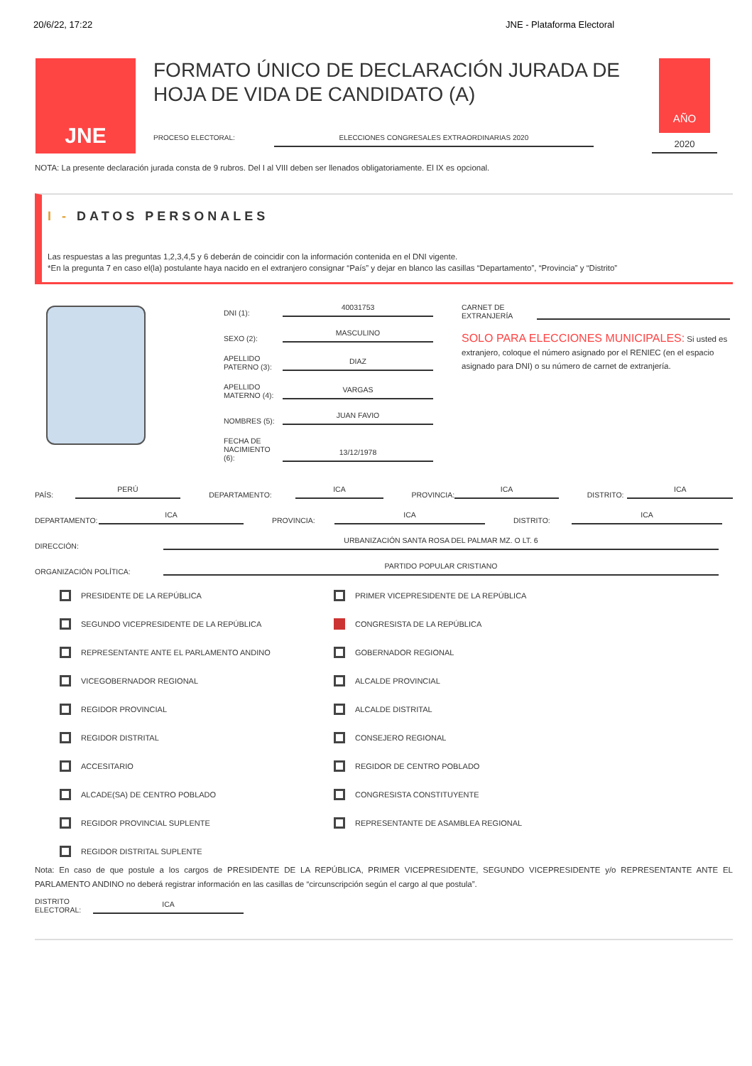20/6/22, 17:22 JNE - Plataforma Electoral
JNE
FORMATO ÚNICO DE DECLARACIÓN JURADA DE HOJA DE VIDA DE CANDIDATO (A)
PROCESO ELECTORAL: ELECCIONES CONGRESALES EXTRAORDINARIAS 2020
AÑO
2020
NOTA: La presente declaración jurada consta de 9 rubros. Del I al VIII deben ser llenados obligatoriamente. El IX es opcional.
I - DATOS PERSONALES
Las respuestas a las preguntas 1,2,3,4,5 y 6 deberán de coincidir con la información contenida en el DNI vigente.
*En la pregunta 7 en caso el(la) postulante haya nacido en el extranjero consignar “País” y dejar en blanco las casillas “Departamento”, “Provincia” y “Distrito”
DNI (1): 40031753
SEXO (2): MASCULINO
APELLIDO PATERNO (3): DIAZ
APELLIDO MATERNO (4): VARGAS
NOMBRES (5): JUAN FAVIO
FECHA DE NACIMIENTO (6): 13/12/1978
CARNET DE EXTRANJERÍA
SOLO PARA ELECCIONES MUNICIPALES: Si usted es extranjero, coloque el número asignado por el RENIEC (en el espacio asignado para DNI) o su número de carnet de extranjería.
PAÍS: PERÚ DEPARTAMENTO: ICA PROVINCIA: ICA DISTRITO: ICA
DEPARTAMENTO: ICA PROVINCIA: ICA DISTRITO: ICA
DIRECCIÓN: URBANIZACIÓN SANTA ROSA DEL PALMAR MZ. O LT. 6
ORGANIZACIÓN POLÍTICA: PARTIDO POPULAR CRISTIANO
PRESIDENTE DE LA REPÚBLICA
PRIMER VICEPRESIDENTE DE LA REPÚBLICA
SEGUNDO VICEPRESIDENTE DE LA REPÚBLICA
CONGRESISTA DE LA REPÚBLICA
REPRESENTANTE ANTE EL PARLAMENTO ANDINO
GOBERNADOR REGIONAL
VICEGOBERNADOR REGIONAL
ALCALDE PROVINCIAL
REGIDOR PROVINCIAL
ALCALDE DISTRITAL
REGIDOR DISTRITAL
CONSEJERO REGIONAL
ACCESITARIO
REGIDOR DE CENTRO POBLADO
ALCADE(SA) DE CENTRO POBLADO
CONGRESISTA CONSTITUYENTE
REGIDOR PROVINCIAL SUPLENTE
REPRESENTANTE DE ASAMBLEA REGIONAL
REGIDOR DISTRITAL SUPLENTE
Nota: En caso de que postule a los cargos de PRESIDENTE DE LA REPÚBLICA, PRIMER VICEPRESIDENTE, SEGUNDO VICEPRESIDENTE y/o REPRESENTANTE ANTE EL PARLAMENTO ANDINO no deberá registrar información en las casillas de “circunscripción según el cargo al que postula”.
DISTRITO ELECTORAL: ICA